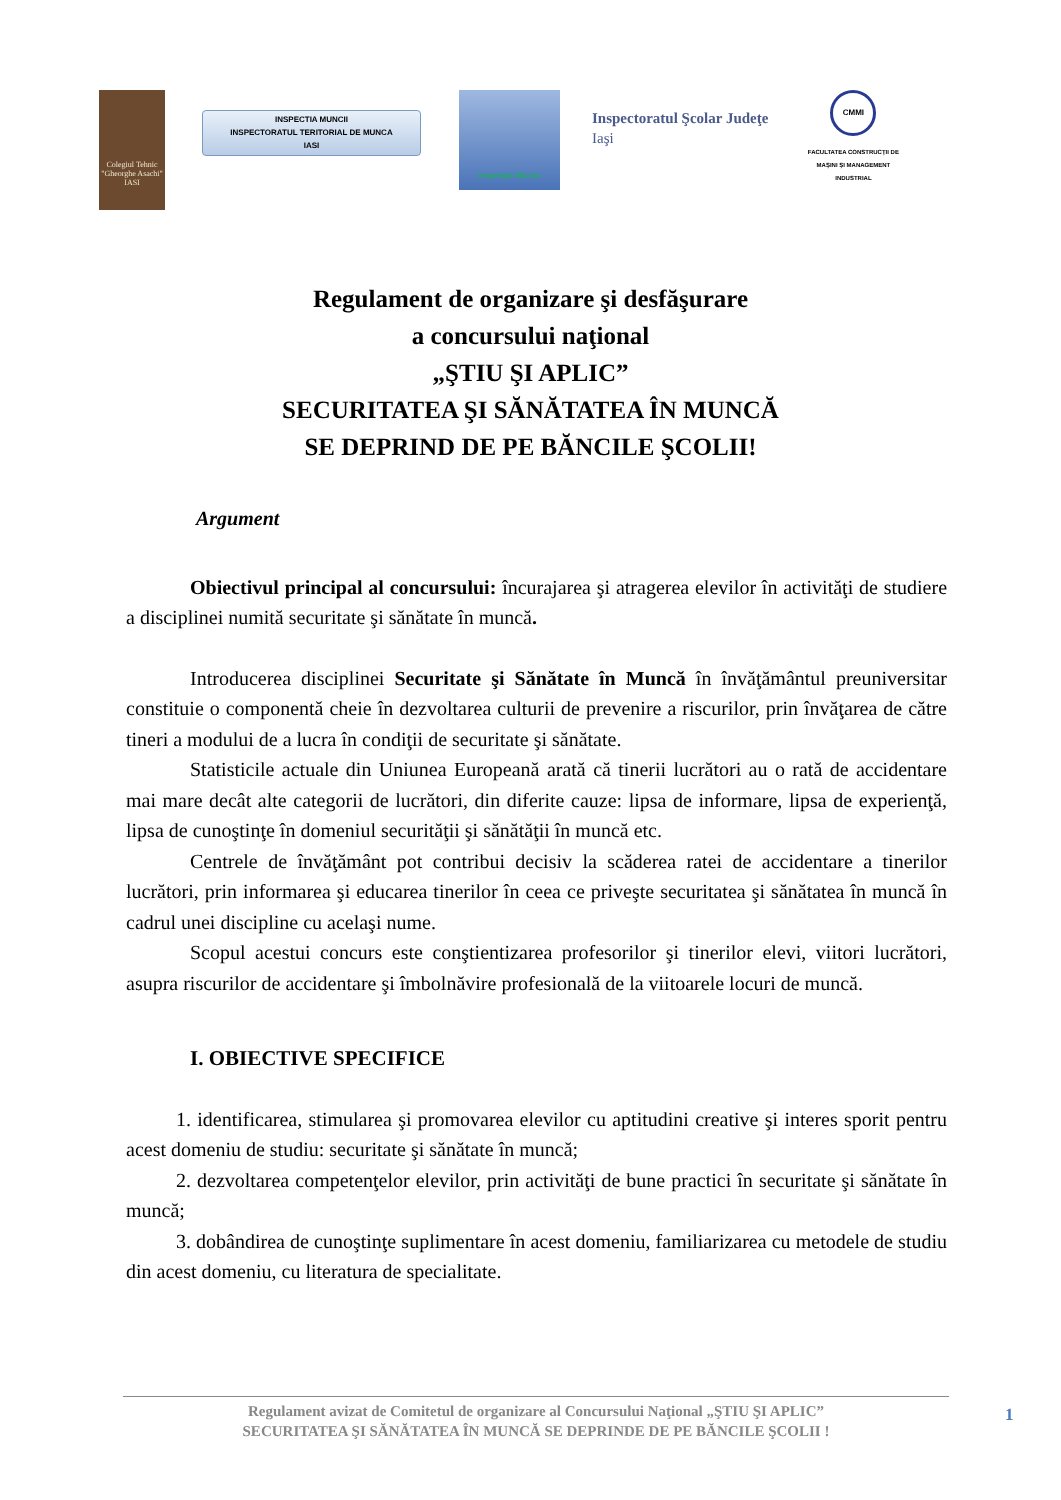Colegiul Tehnic "Gheorghe Asachi" IASI
INSPECTIA MUNCII
INSPECTORATUL TERITORIAL DE MUNCA
IASI
Inspecţia Muncii
Inspectoratul Şcolar Judeţe
Iaşi
CMMI
FACULTATEA CONSTRUCŢII DE MAŞINI ŞI MANAGEMENT INDUSTRIAL
Regulament de organizare şi desfăşurare
a concursului naţional
„ŞTIU ŞI APLIC”
SECURITATEA ŞI SĂNĂTATEA ÎN MUNCĂ
SE DEPRIND DE PE BĂNCILE ŞCOLII!
Argument
Obiectivul principal al concursului: încurajarea şi atragerea elevilor în activităţi de studiere a disciplinei numită securitate şi sănătate în muncă.
Introducerea disciplinei Securitate şi Sănătate în Muncă în învăţământul preuniversitar constituie o componentă cheie în dezvoltarea culturii de prevenire a riscurilor, prin învăţarea de către tineri a modului de a lucra în condiţii de securitate şi sănătate.
Statisticile actuale din Uniunea Europeană arată că tinerii lucrători au o rată de accidentare mai mare decât alte categorii de lucrători, din diferite cauze: lipsa de informare, lipsa de experienţă, lipsa de cunoştinţe în domeniul securităţii şi sănătăţii în muncă etc.
Centrele de învăţământ pot contribui decisiv la scăderea ratei de accidentare a tinerilor lucrători, prin informarea şi educarea tinerilor în ceea ce priveşte securitatea şi sănătatea în muncă în cadrul unei discipline cu acelaşi nume.
Scopul acestui concurs este conştientizarea profesorilor şi tinerilor elevi, viitori lucrători, asupra riscurilor de accidentare şi îmbolnăvire profesională de la viitoarele locuri de muncă.
I. OBIECTIVE SPECIFICE
1. identificarea, stimularea şi promovarea elevilor cu aptitudini creative şi interes sporit pentru acest domeniu de studiu: securitate şi sănătate în muncă;
2. dezvoltarea competenţelor elevilor, prin activităţi de bune practici în securitate şi sănătate în muncă;
3. dobândirea de cunoştinţe suplimentare în acest domeniu, familiarizarea cu metodele de studiu din acest domeniu, cu literatura de specialitate.
Regulament avizat de Comitetul de organizare al Concursului Naţional „ŞTIU ŞI APLIC”
SECURITATEA ŞI SĂNĂTATEA ÎN MUNCĂ SE DEPRINDE DE PE BĂNCILE ŞCOLII !
1